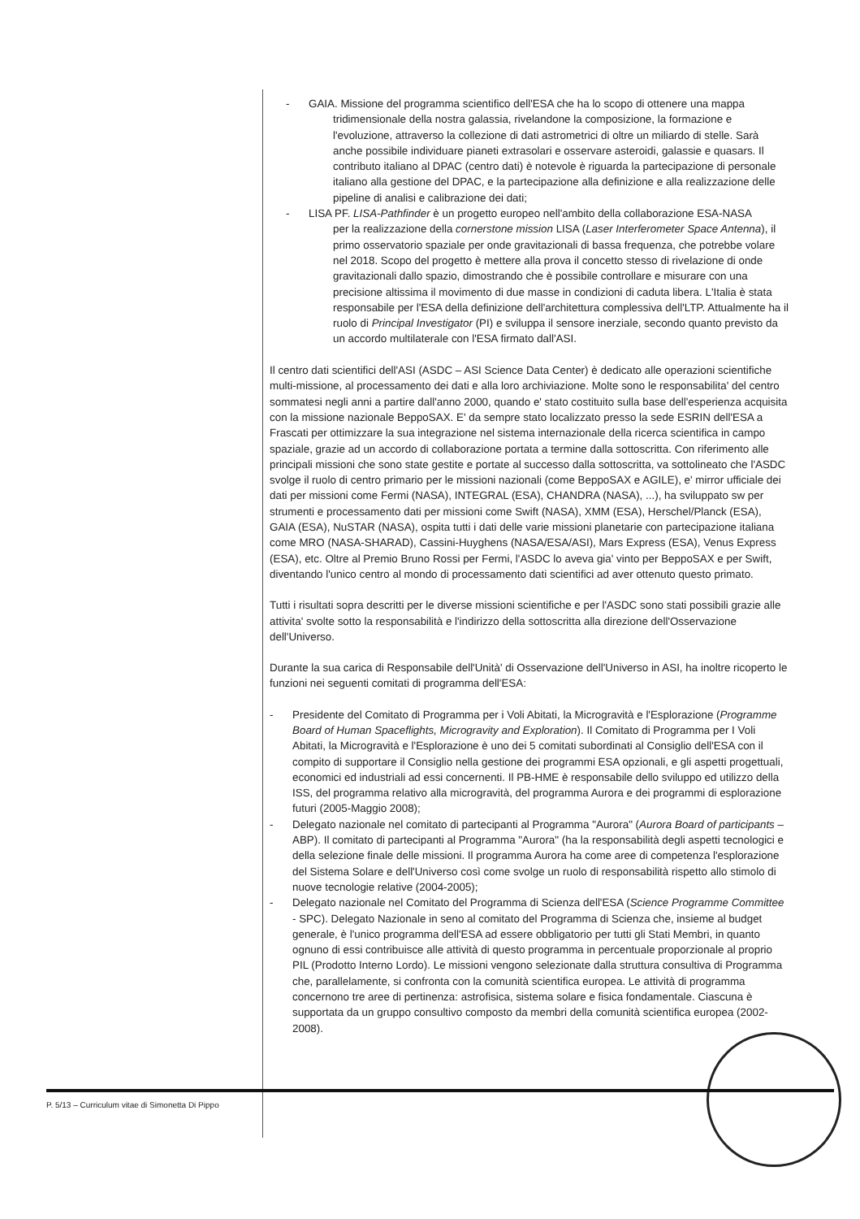- GAIA. Missione del programma scientifico dell'ESA che ha lo scopo di ottenere una mappa
tridimensionale della nostra galassia, rivelandone la composizione, la formazione e l'evoluzione, attraverso la collezione di dati astrometrici di oltre un miliardo di stelle. Sarà anche possibile individuare pianeti extrasolari e osservare asteroidi, galassie e quasars. Il contributo italiano al DPAC (centro dati) è notevole è riguarda la partecipazione di personale italiano alla gestione del DPAC, e la partecipazione alla definizione e alla realizzazione delle pipeline di analisi e calibrazione dei dati;
- LISA PF. LISA-Pathfinder è un progetto europeo nell'ambito della collaborazione ESA-NASA
per la realizzazione della cornerstone mission LISA (Laser Interferometer Space Antenna), il primo osservatorio spaziale per onde gravitazionali di bassa frequenza, che potrebbe volare nel 2018. Scopo del progetto è mettere alla prova il concetto stesso di rivelazione di onde gravitazionali dallo spazio, dimostrando che è possibile controllare e misurare con una precisione altissima il movimento di due masse in condizioni di caduta libera. L'Italia è stata responsabile per l'ESA della definizione dell'architettura complessiva dell'LTP. Attualmente ha il ruolo di Principal Investigator (PI) e sviluppa il sensore inerziale, secondo quanto previsto da un accordo multilaterale con l'ESA firmato dall'ASI.
Il centro dati scientifici dell'ASI (ASDC – ASI Science Data Center) è dedicato alle operazioni scientifiche multi-missione, al processamento dei dati e alla loro archiviazione. Molte sono le responsabilita' del centro sommatesi negli anni a partire dall'anno 2000, quando e' stato costituito sulla base dell'esperienza acquisita con la missione nazionale BeppoSAX. E' da sempre stato localizzato presso la sede ESRIN dell'ESA a Frascati per ottimizzare la sua integrazione nel sistema internazionale della ricerca scientifica in campo spaziale, grazie ad un accordo di collaborazione portata a termine dalla sottoscritta. Con riferimento alle principali missioni che sono state gestite e portate al successo dalla sottoscritta, va sottolineato che l'ASDC svolge il ruolo di centro primario per le missioni nazionali (come BeppoSAX e AGILE), e' mirror ufficiale dei dati per missioni come Fermi (NASA), INTEGRAL (ESA), CHANDRA (NASA), ...), ha sviluppato sw per strumenti e processamento dati per missioni come Swift (NASA), XMM (ESA), Herschel/Planck (ESA), GAIA (ESA), NuSTAR (NASA), ospita tutti i dati delle varie missioni planetarie con partecipazione italiana come MRO (NASA-SHARAD), Cassini-Huyghens (NASA/ESA/ASI), Mars Express (ESA), Venus Express (ESA), etc. Oltre al Premio Bruno Rossi per Fermi, l'ASDC lo aveva gia' vinto per BeppoSAX e per Swift, diventando l'unico centro al mondo di processamento dati scientifici ad aver ottenuto questo primato.
Tutti i risultati sopra descritti per le diverse missioni scientifiche e per l'ASDC sono stati possibili grazie alle attivita' svolte sotto la responsabilità e l'indirizzo della sottoscritta alla direzione dell'Osservazione dell'Universo.
Durante la sua carica di Responsabile dell'Unità' di Osservazione dell'Universo in ASI, ha inoltre ricoperto le funzioni nei seguenti comitati di programma dell'ESA:
- Presidente del Comitato di Programma per i Voli Abitati, la Microgravità e l'Esplorazione (Programme Board of Human Spaceflights, Microgravity and Exploration). Il Comitato di Programma per I Voli Abitati, la Microgravità e l'Esplorazione è uno dei 5 comitati subordinati al Consiglio dell'ESA con il compito di supportare il Consiglio nella gestione dei programmi ESA opzionali, e gli aspetti progettuali, economici ed industriali ad essi concernenti. Il PB-HME è responsabile dello sviluppo ed utilizzo della ISS, del programma relativo alla microgravità, del programma Aurora e dei programmi di esplorazione futuri (2005-Maggio 2008);
- Delegato nazionale nel comitato di partecipanti al Programma "Aurora" (Aurora Board of participants – ABP). Il comitato di partecipanti al Programma "Aurora" (ha la responsabilità degli aspetti tecnologici e della selezione finale delle missioni. Il programma Aurora ha come aree di competenza l'esplorazione del Sistema Solare e dell'Universo così come svolge un ruolo di responsabilità rispetto allo stimolo di nuove tecnologie relative (2004-2005);
- Delegato nazionale nel Comitato del Programma di Scienza dell'ESA (Science Programme Committee - SPC). Delegato Nazionale in seno al comitato del Programma di Scienza che, insieme al budget generale, è l'unico programma dell'ESA ad essere obbligatorio per tutti gli Stati Membri, in quanto ognuno di essi contribuisce alle attività di questo programma in percentuale proporzionale al proprio PIL (Prodotto Interno Lordo). Le missioni vengono selezionate dalla struttura consultiva di Programma che, parallelamente, si confronta con la comunità scientifica europea. Le attività di programma concernono tre aree di pertinenza: astrofisica, sistema solare e fisica fondamentale. Ciascuna è supportata da un gruppo consultivo composto da membri della comunità scientifica europea (2002-2008).
P. 5/13 – Curriculum vitae di Simonetta Di Pippo